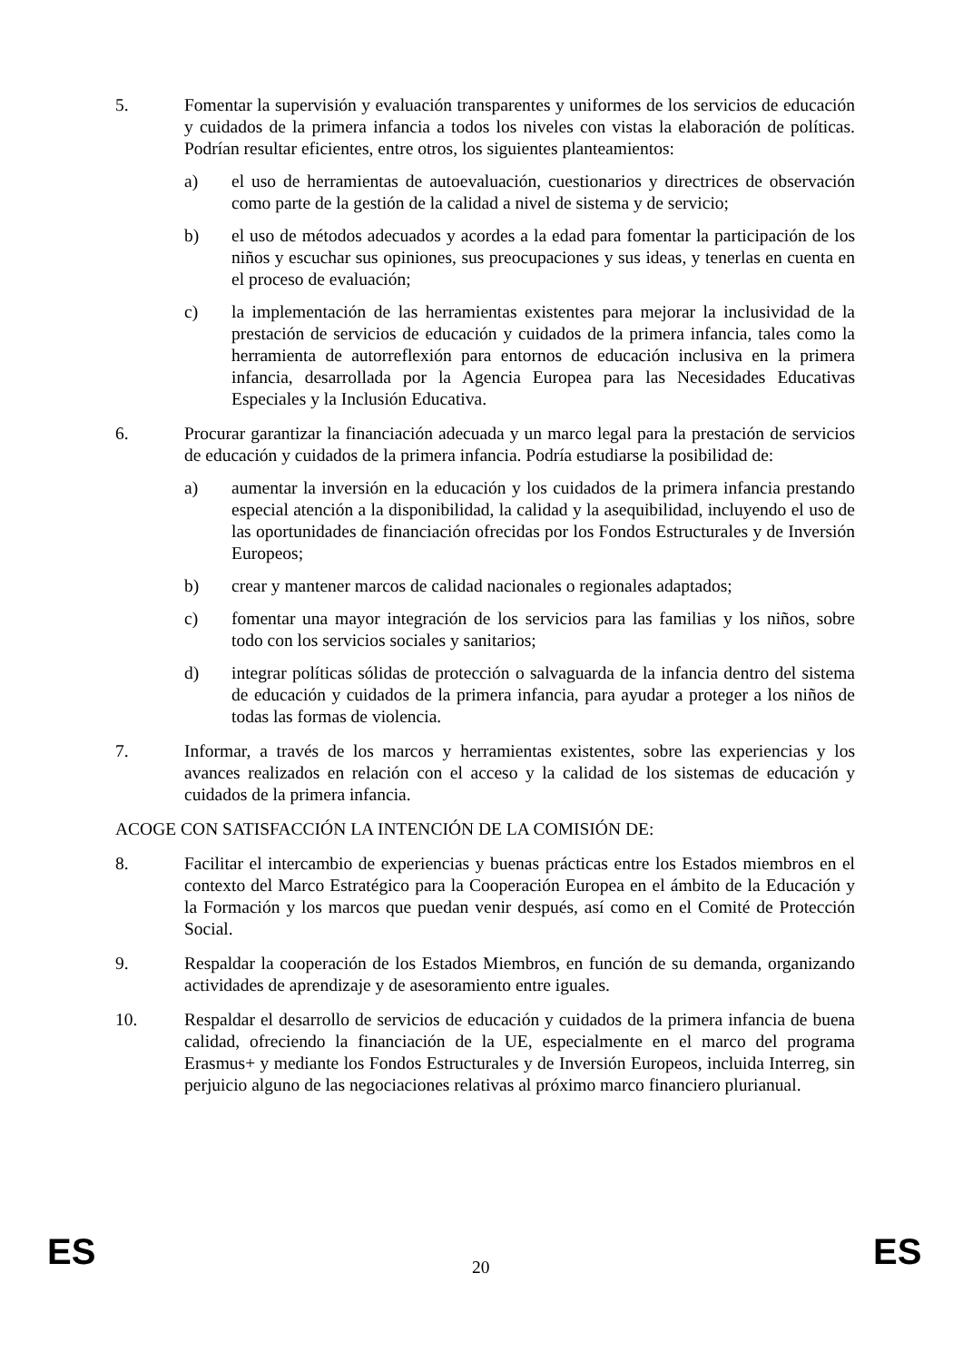5. Fomentar la supervisión y evaluación transparentes y uniformes de los servicios de educación y cuidados de la primera infancia a todos los niveles con vistas la elaboración de políticas. Podrían resultar eficientes, entre otros, los siguientes planteamientos:
a) el uso de herramientas de autoevaluación, cuestionarios y directrices de observación como parte de la gestión de la calidad a nivel de sistema y de servicio;
b) el uso de métodos adecuados y acordes a la edad para fomentar la participación de los niños y escuchar sus opiniones, sus preocupaciones y sus ideas, y tenerlas en cuenta en el proceso de evaluación;
c) la implementación de las herramientas existentes para mejorar la inclusividad de la prestación de servicios de educación y cuidados de la primera infancia, tales como la herramienta de autorreflexión para entornos de educación inclusiva en la primera infancia, desarrollada por la Agencia Europea para las Necesidades Educativas Especiales y la Inclusión Educativa.
6. Procurar garantizar la financiación adecuada y un marco legal para la prestación de servicios de educación y cuidados de la primera infancia. Podría estudiarse la posibilidad de:
a) aumentar la inversión en la educación y los cuidados de la primera infancia prestando especial atención a la disponibilidad, la calidad y la asequibilidad, incluyendo el uso de las oportunidades de financiación ofrecidas por los Fondos Estructurales y de Inversión Europeos;
b) crear y mantener marcos de calidad nacionales o regionales adaptados;
c) fomentar una mayor integración de los servicios para las familias y los niños, sobre todo con los servicios sociales y sanitarios;
d) integrar políticas sólidas de protección o salvaguarda de la infancia dentro del sistema de educación y cuidados de la primera infancia, para ayudar a proteger a los niños de todas las formas de violencia.
7. Informar, a través de los marcos y herramientas existentes, sobre las experiencias y los avances realizados en relación con el acceso y la calidad de los sistemas de educación y cuidados de la primera infancia.
ACOGE CON SATISFACCIÓN LA INTENCIÓN DE LA COMISIÓN DE:
8. Facilitar el intercambio de experiencias y buenas prácticas entre los Estados miembros en el contexto del Marco Estratégico para la Cooperación Europea en el ámbito de la Educación y la Formación y los marcos que puedan venir después, así como en el Comité de Protección Social.
9. Respaldar la cooperación de los Estados Miembros, en función de su demanda, organizando actividades de aprendizaje y de asesoramiento entre iguales.
10. Respaldar el desarrollo de servicios de educación y cuidados de la primera infancia de buena calidad, ofreciendo la financiación de la UE, especialmente en el marco del programa Erasmus+ y mediante los Fondos Estructurales y de Inversión Europeos, incluida Interreg, sin perjuicio alguno de las negociaciones relativas al próximo marco financiero plurianual.
ES 20 ES